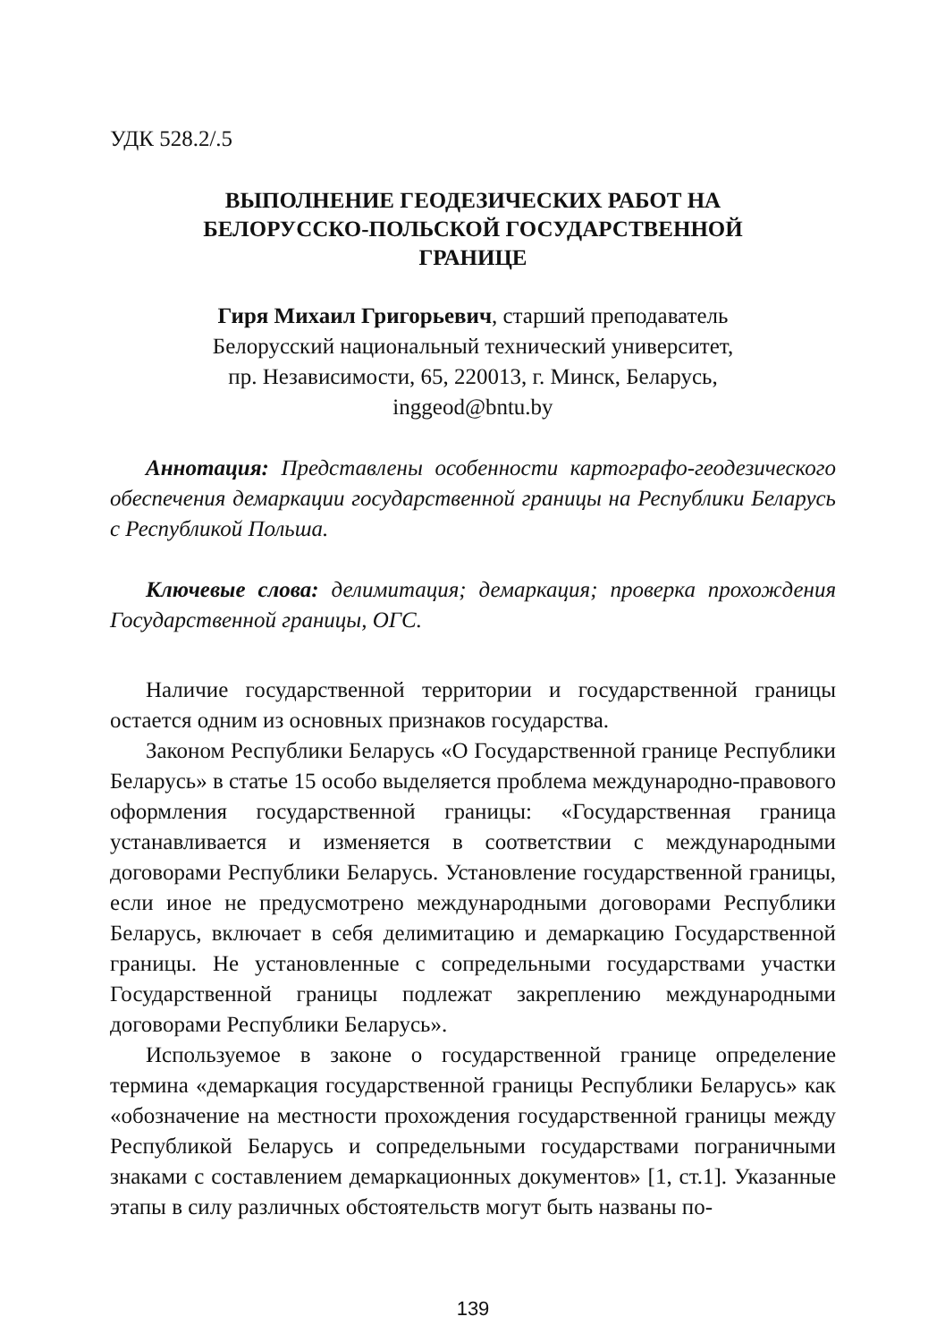УДК 528.2/.5
ВЫПОЛНЕНИЕ ГЕОДЕЗИЧЕСКИХ РАБОТ НА
БЕЛОРУССКО-ПОЛЬСКОЙ ГОСУДАРСТВЕННОЙ
ГРАНИЦЕ
Гиря Михаил Григорьевич, старший преподаватель
Белорусский национальный технический университет,
пр. Независимости, 65, 220013, г. Минск, Беларусь,
inggeod@bntu.by
Аннотация: Представлены особенности картографо-геодезического обеспечения демаркации государственной границы на Республики Беларусь с Республикой Польша.
Ключевые слова: делимитация; демаркация; проверка прохождения Государственной границы, ОГС.
Наличие государственной территории и государственной границы остается одним из основных признаков государства.
Законом Республики Беларусь «О Государственной границе Республики Беларусь» в статье 15 особо выделяется проблема международно-правового оформления государственной границы: «Государственная граница устанавливается и изменяется в соответствии с международными договорами Республики Беларусь. Установление государственной границы, если иное не предусмотрено международными договорами Республики Беларусь, включает в себя делимитацию и демаркацию Государственной границы. Не установленные с сопредельными государствами участки Государственной границы подлежат закреплению международными договорами Республики Беларусь».
Используемое в законе о государственной границе определение термина «демаркация государственной границы Республики Беларусь» как «обозначение на местности прохождения государственной границы между Республикой Беларусь и сопредельными государствами пограничными знаками с составлением демаркационных документов» [1, ст.1]. Указанные этапы в силу различных обстоятельств могут быть названы по-
139